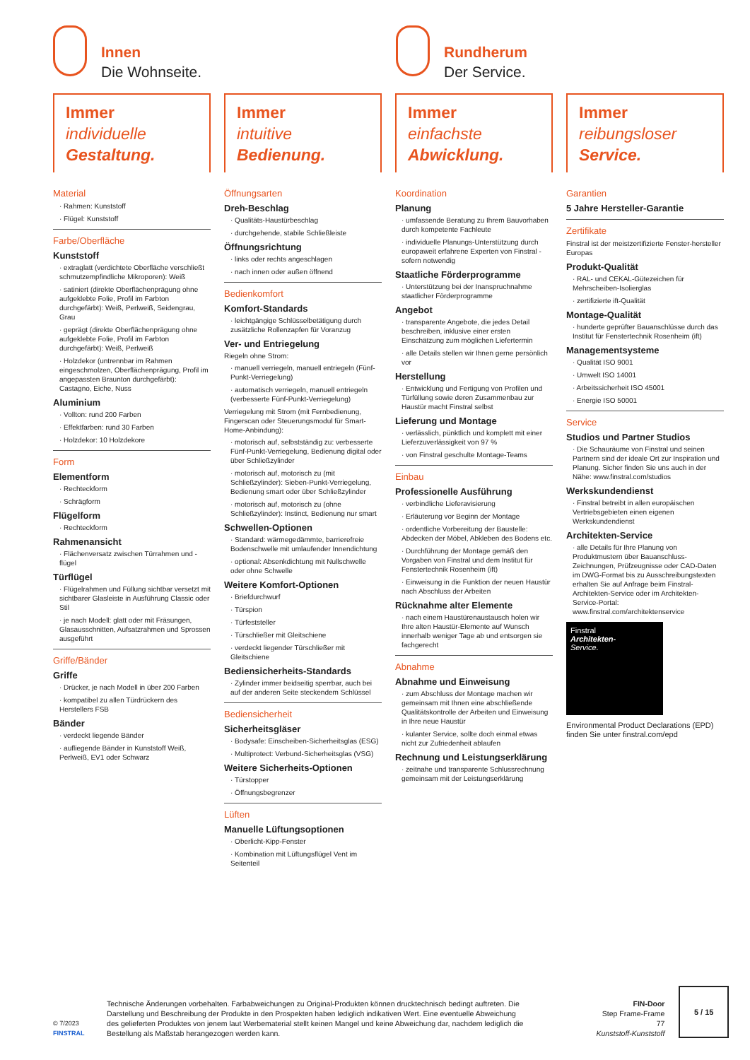Innen
Die Wohnseite.
Rundherum
Der Service.
Immer
individuelle
Gestaltung.
Material
· Rahmen: Kunststoff
· Flügel: Kunststoff
Farbe/Oberfläche
Kunststoff
· extraglatt (verdichtete Oberfläche verschließt schmutzempfindliche Mikroporen): Weiß
· satiniert (direkte Oberflächenprägung ohne aufgeklebte Folie, Profil im Farbton durchgefärbt): Weiß, Perlweiß, Seidengrau, Grau
· geprägt (direkte Oberflächenprägung ohne aufgeklebte Folie, Profil im Farbton durchgefärbt): Weiß, Perlweiß
· Holzdekor (untrennbar im Rahmen eingeschmolzen, Oberflächenprägung, Profil im angepassten Braunton durchgefärbt): Castagno, Eiche, Nuss
Aluminium
· Vollton: rund 200 Farben
· Effektfarben: rund 30 Farben
· Holzdekor: 10 Holzdekore
Form
Elementform
· Rechteckform
· Schrägform
Flügelform
· Rechteckform
Rahmenansicht
· Flächenversatz zwischen Türrahmen und -flügel
Türflügel
· Flügelrahmen und Füllung sichtbar versetzt mit sichtbarer Glasleiste in Ausführung Classic oder Stil
· je nach Modell: glatt oder mit Fräsungen, Glasausschnitten, Aufsatzrahmen und Sprossen ausgeführt
Griffe/Bänder
Griffe
· Drücker, je nach Modell in über 200 Farben
· kompatibel zu allen Türdrückern des Herstellers FSB
Bänder
· verdeckt liegende Bänder
· aufliegende Bänder in Kunststoff Weiß, Perlweiß, EV1 oder Schwarz
Immer
intuitive
Bedienung.
Öffnungsarten
Dreh-Beschlag
· Qualitäts-Haustürbeschlag
· durchgehende, stabile Schließleiste
Öffnungsrichtung
· links oder rechts angeschlagen
· nach innen oder außen öffnend
Bedienkomfort
Komfort-Standards
· leichtgängige Schlüsselbetätigung durch zusätzliche Rollenzapfen für Voranzug
Ver- und Entriegelung
Riegeln ohne Strom:
· manuell verriegeln, manuell entriegeln (Fünf-Punkt-Verriegelung)
· automatisch verriegeln, manuell entriegeln (verbesserte Fünf-Punkt-Verriegelung)
Verriegelung mit Strom (mit Fernbedienung, Fingerscan oder Steuerungsmodul für Smart-Home-Anbindung):
· motorisch auf, selbstständig zu: verbesserte Fünf-Punkt-Verriegelung, Bedienung digital oder über Schließzylinder
· motorisch auf, motorisch zu (mit Schließzylinder): Sieben-Punkt-Verriegelung, Bedienung smart oder über Schließzylinder
· motorisch auf, motorisch zu (ohne Schließzylinder): Instinct, Bedienung nur smart
Schwellen-Optionen
· Standard: wärmegedämmte, barrierefreie Bodenschwelle mit umlaufender Innendichtung
· optional: Absenkdichtung mit Nullschwelle oder ohne Schwelle
Weitere Komfort-Optionen
· Briefdurchwurf
· Türspion
· Türfeststeller
· Türschließer mit Gleitschiene
· verdeckt liegender Türschließer mit Gleitschiene
Bediensicherheits-Standards
· Zylinder immer beidseitig sperrbar, auch bei auf der anderen Seite steckendem Schlüssel
Bediensicherheit
Sicherheitsgläser
· Bodysafe: Einscheiben-Sicherheitsglas (ESG)
· Multiprotect: Verbund-Sicherheitsglas (VSG)
Weitere Sicherheits-Optionen
· Türstopper
· Öffnungsbegrenzer
Lüften
Manuelle Lüftungsoptionen
· Oberlicht-Kipp-Fenster
· Kombination mit Lüftungsflügel Vent im Seitenteil
Immer
einfachste
Abwicklung.
Koordination
Planung
· umfassende Beratung zu Ihrem Bauvorhaben durch kompetente Fachleute
· individuelle Planungs-Unterstützung durch europaweit erfahrene Experten von Finstral - sofern notwendig
Staatliche Förderprogramme
· Unterstützung bei der Inanspruchnahme staatlicher Förderprogramme
Angebot
· transparente Angebote, die jedes Detail beschreiben, inklusive einer ersten Einschätzung zum möglichen Liefertermin
· alle Details stellen wir Ihnen gerne persönlich vor
Herstellung
· Entwicklung und Fertigung von Profilen und Türfüllung sowie deren Zusammenbau zur Haustür macht Finstral selbst
Lieferung und Montage
· verlässlich, pünktlich und komplett mit einer Lieferzuverlässigkeit von 97 %
· von Finstral geschulte Montage-Teams
Einbau
Professionelle Ausführung
· verbindliche Lieferavisierung
· Erläuterung vor Beginn der Montage
· ordentliche Vorbereitung der Baustelle: Abdecken der Möbel, Abkleben des Bodens etc.
· Durchführung der Montage gemäß den Vorgaben von Finstral und dem Institut für Fenstertechnik Rosenheim (ift)
· Einweisung in die Funktion der neuen Haustür nach Abschluss der Arbeiten
Rücknahme alter Elemente
· nach einem Haustürenaustausch holen wir Ihre alten Haustür-Elemente auf Wunsch innerhalb weniger Tage ab und entsorgen sie fachgerecht
Abnahme
Abnahme und Einweisung
· zum Abschluss der Montage machen wir gemeinsam mit Ihnen eine abschließende Qualitätskontrolle der Arbeiten und Einweisung in Ihre neue Haustür
· kulanter Service, sollte doch einmal etwas nicht zur Zufriedenheit ablaufen
Rechnung und Leistungserklärung
· zeitnahe und transparente Schlussrechnung gemeinsam mit der Leistungserklärung
Immer
reibungsloser
Service.
Garantien
5 Jahre Hersteller-Garantie
Zertifikate
Finstral ist der meistzertifizierte Fenster-hersteller Europas
Produkt-Qualität
· RAL- und CEKAL-Gütezeichen für Mehrscheiben-Isolierglas
· zertifizierte ift-Qualität
Montage-Qualität
· hunderte geprüfter Bauanschlüsse durch das Institut für Fenstertechnik Rosenheim (ift)
Managementsysteme
· Qualität ISO 9001
· Umwelt ISO 14001
· Arbeitssicherheit ISO 45001
· Energie ISO 50001
Service
Studios und Partner Studios
· Die Schauräume von Finstral und seinen Partnern sind der ideale Ort zur Inspiration und Planung. Sicher finden Sie uns auch in der Nähe: www.finstral.com/studios
Werkskundendienst
· Finstral betreibt in allen europäischen Vertriebsgebieten einen eigenen Werkskundendienst
Architekten-Service
· alle Details für Ihre Planung von Produktmustern über Bauanschluss-Zeichnungen, Prüfzeugnisse oder CAD-Daten im DWG-Format bis zu Ausschreibungstexten erhalten Sie auf Anfrage beim Finstral-Architekten-Service oder im Architekten-Service-Portal: www.finstral.com/architektenservice
Finstral
Architekten-
Service.
Environmental Product Declarations (EPD) finden Sie unter finstral.com/epd
© 7/2023
FINSTRAL
Technische Änderungen vorbehalten. Farbabweichungen zu Original-Produkten können drucktechnisch bedingt auftreten. Die Darstellung und Beschreibung der Produkte in den Prospekten haben lediglich indikativen Wert. Eine eventuelle Abweichung des gelieferten Produktes von jenem laut Werbematerial stellt keinen Mangel und keine Abweichung dar, nachdem lediglich die Bestellung als Maßstab herangezogen werden kann.
FIN-Door
Step Frame-Frame
77
Kunststoff-Kunststoff
5 / 15